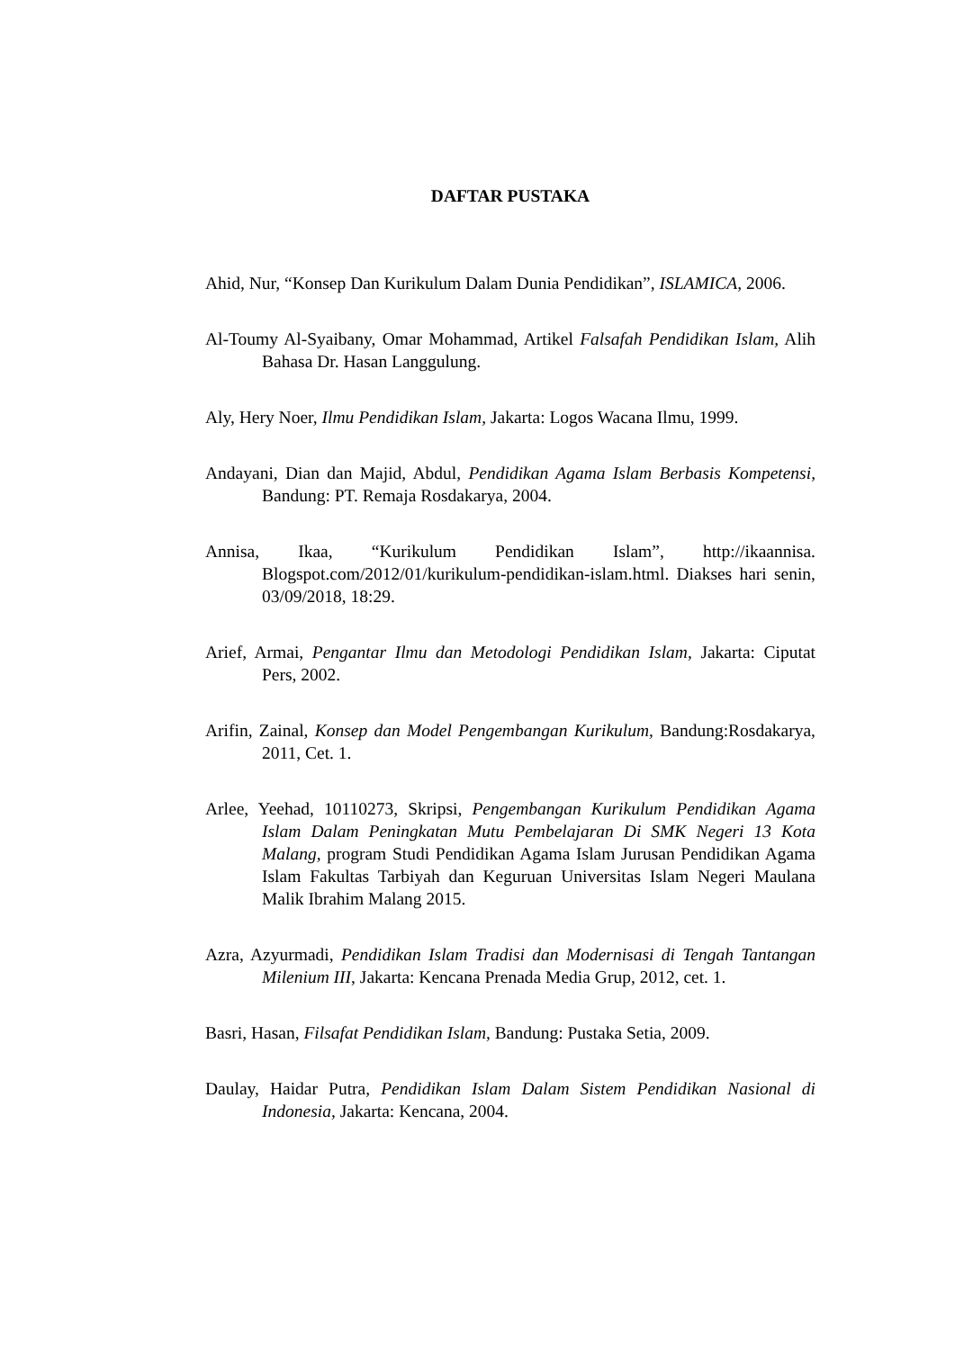DAFTAR PUSTAKA
Ahid, Nur, “Konsep Dan Kurikulum Dalam Dunia Pendidikan”, ISLAMICA, 2006.
Al-Toumy Al-Syaibany, Omar Mohammad, Artikel Falsafah Pendidikan Islam, Alih Bahasa Dr. Hasan Langgulung.
Aly, Hery Noer, Ilmu Pendidikan Islam, Jakarta: Logos Wacana Ilmu, 1999.
Andayani, Dian dan Majid, Abdul, Pendidikan Agama Islam Berbasis Kompetensi, Bandung: PT. Remaja Rosdakarya, 2004.
Annisa, Ikaa, “Kurikulum Pendidikan Islam”, http://ikaannisa. Blogspot.com/2012/01/kurikulum-pendidikan-islam.html. Diakses hari senin, 03/09/2018, 18:29.
Arief, Armai, Pengantar Ilmu dan Metodologi Pendidikan Islam, Jakarta: Ciputat Pers, 2002.
Arifin, Zainal, Konsep dan Model Pengembangan Kurikulum, Bandung:Rosdakarya, 2011, Cet. 1.
Arlee, Yeehad, 10110273, Skripsi, Pengembangan Kurikulum Pendidikan Agama Islam Dalam Peningkatan Mutu Pembelajaran Di SMK Negeri 13 Kota Malang, program Studi Pendidikan Agama Islam Jurusan Pendidikan Agama Islam Fakultas Tarbiyah dan Keguruan Universitas Islam Negeri Maulana Malik Ibrahim Malang 2015.
Azra, Azyurmadi, Pendidikan Islam Tradisi dan Modernisasi di Tengah Tantangan Milenium III, Jakarta: Kencana Prenada Media Grup, 2012, cet. 1.
Basri, Hasan, Filsafat Pendidikan Islam, Bandung: Pustaka Setia, 2009.
Daulay, Haidar Putra, Pendidikan Islam Dalam Sistem Pendidikan Nasional di Indonesia, Jakarta: Kencana, 2004.